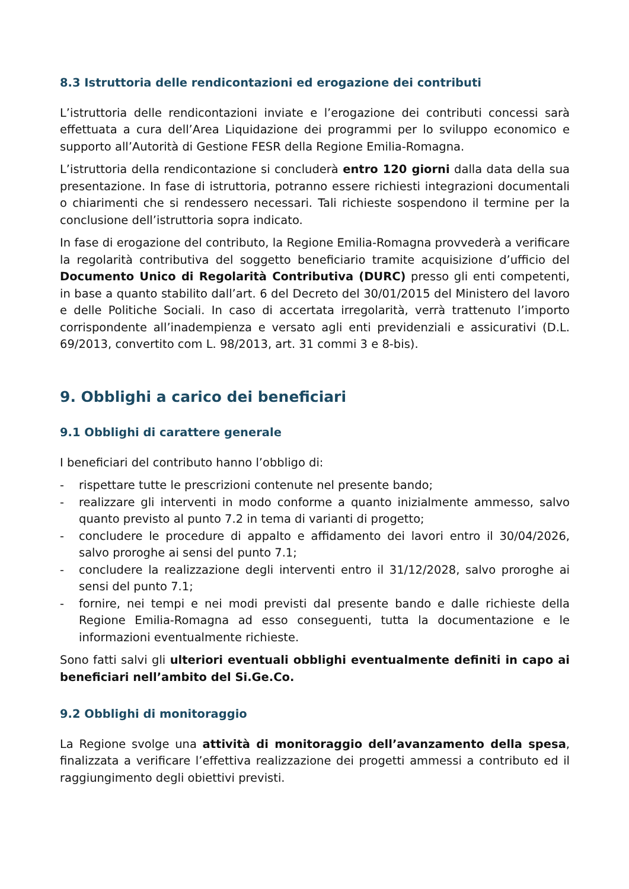8.3 Istruttoria delle rendicontazioni ed erogazione dei contributi
L’istruttoria delle rendicontazioni inviate e l’erogazione dei contributi concessi sarà effettuata a cura dell’Area Liquidazione dei programmi per lo sviluppo economico e supporto all’Autorità di Gestione FESR della Regione Emilia-Romagna.
L’istruttoria della rendicontazione si concluderà entro 120 giorni dalla data della sua presentazione. In fase di istruttoria, potranno essere richiesti integrazioni documentali o chiarimenti che si rendessero necessari. Tali richieste sospendono il termine per la conclusione dell’istruttoria sopra indicato.
In fase di erogazione del contributo, la Regione Emilia-Romagna provvederà a verificare la regolarità contributiva del soggetto beneficiario tramite acquisizione d’ufficio del Documento Unico di Regolarità Contributiva (DURC) presso gli enti competenti, in base a quanto stabilito dall’art. 6 del Decreto del 30/01/2015 del Ministero del lavoro e delle Politiche Sociali. In caso di accertata irregolarità, verrà trattenuto l’importo corrispondente all’inadempienza e versato agli enti previdenziali e assicurativi (D.L. 69/2013, convertito com L. 98/2013, art. 31 commi 3 e 8-bis).
9. Obblighi a carico dei beneficiari
9.1 Obblighi di carattere generale
I beneficiari del contributo hanno l’obbligo di:
- rispettare tutte le prescrizioni contenute nel presente bando;
- realizzare gli interventi in modo conforme a quanto inizialmente ammesso, salvo quanto previsto al punto 7.2 in tema di varianti di progetto;
- concludere le procedure di appalto e affidamento dei lavori entro il 30/04/2026, salvo proroghe ai sensi del punto 7.1;
- concludere la realizzazione degli interventi entro il 31/12/2028, salvo proroghe ai sensi del punto 7.1;
- fornire, nei tempi e nei modi previsti dal presente bando e dalle richieste della Regione Emilia-Romagna ad esso conseguenti, tutta la documentazione e le informazioni eventualmente richieste.
Sono fatti salvi gli ulteriori eventuali obblighi eventualmente definiti in capo ai beneficiari nell’ambito del Si.Ge.Co.
9.2 Obblighi di monitoraggio
La Regione svolge una attività di monitoraggio dell’avanzamento della spesa, finalizzata a verificare l’effettiva realizzazione dei progetti ammessi a contributo ed il raggiungimento degli obiettivi previsti.